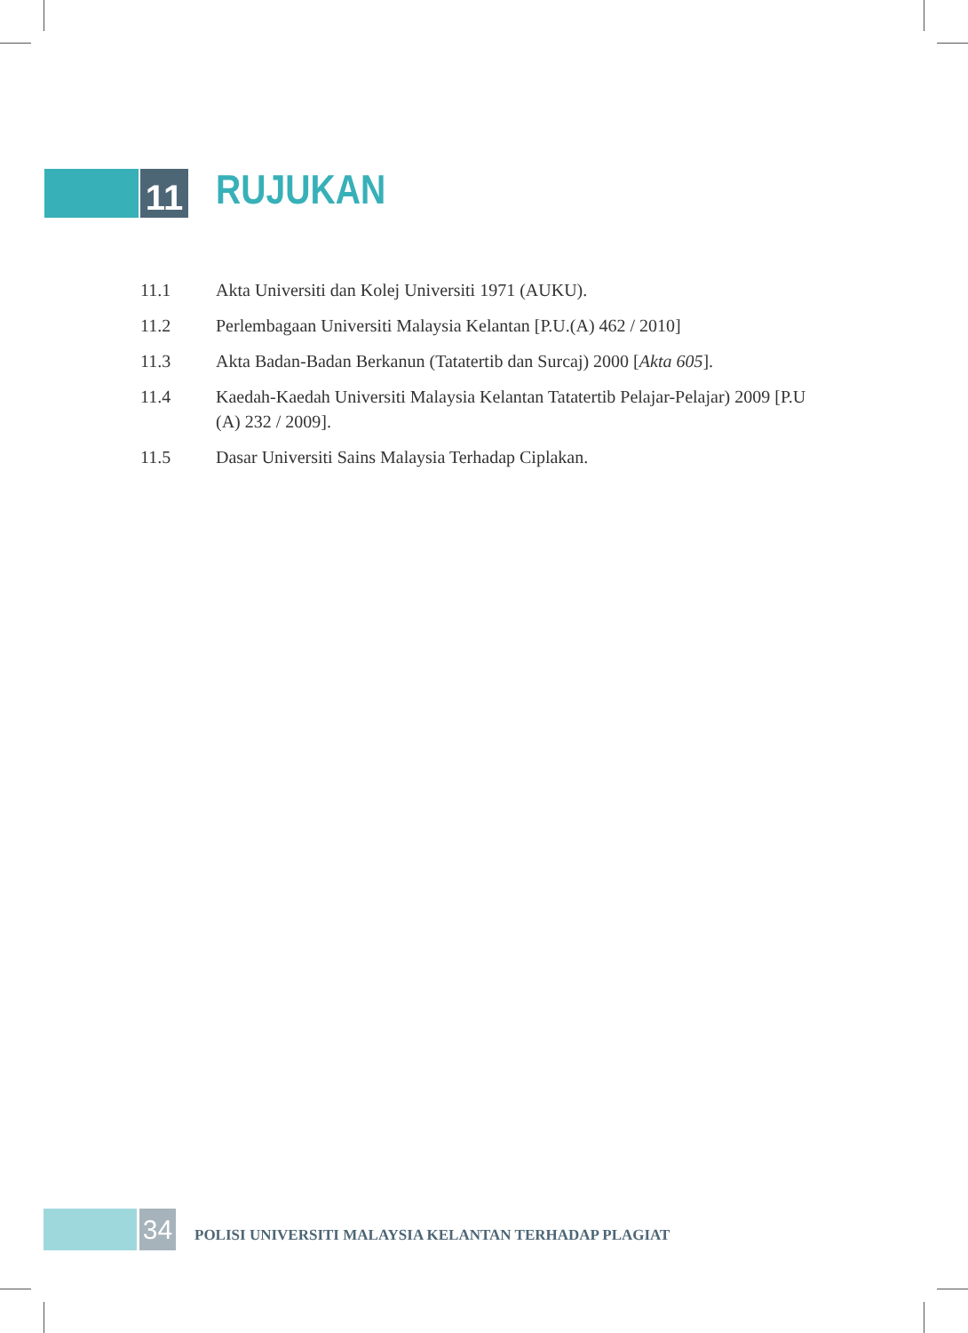11
RUJUKAN
11.1 Akta Universiti dan Kolej Universiti 1971 (AUKU).
11.2 Perlembagaan Universiti Malaysia Kelantan [P.U.(A) 462 / 2010]
11.3 Akta Badan-Badan Berkanun (Tatatertib dan Surcaj) 2000 [Akta 605].
11.4 Kaedah-Kaedah Universiti Malaysia Kelantan Tatatertib Pelajar-Pelajar) 2009 [P.U (A) 232 / 2009].
11.5 Dasar Universiti Sains Malaysia Terhadap Ciplakan.
34
POLISI UNIVERSITI MALAYSIA KELANTAN TERHADAP PLAGIAT